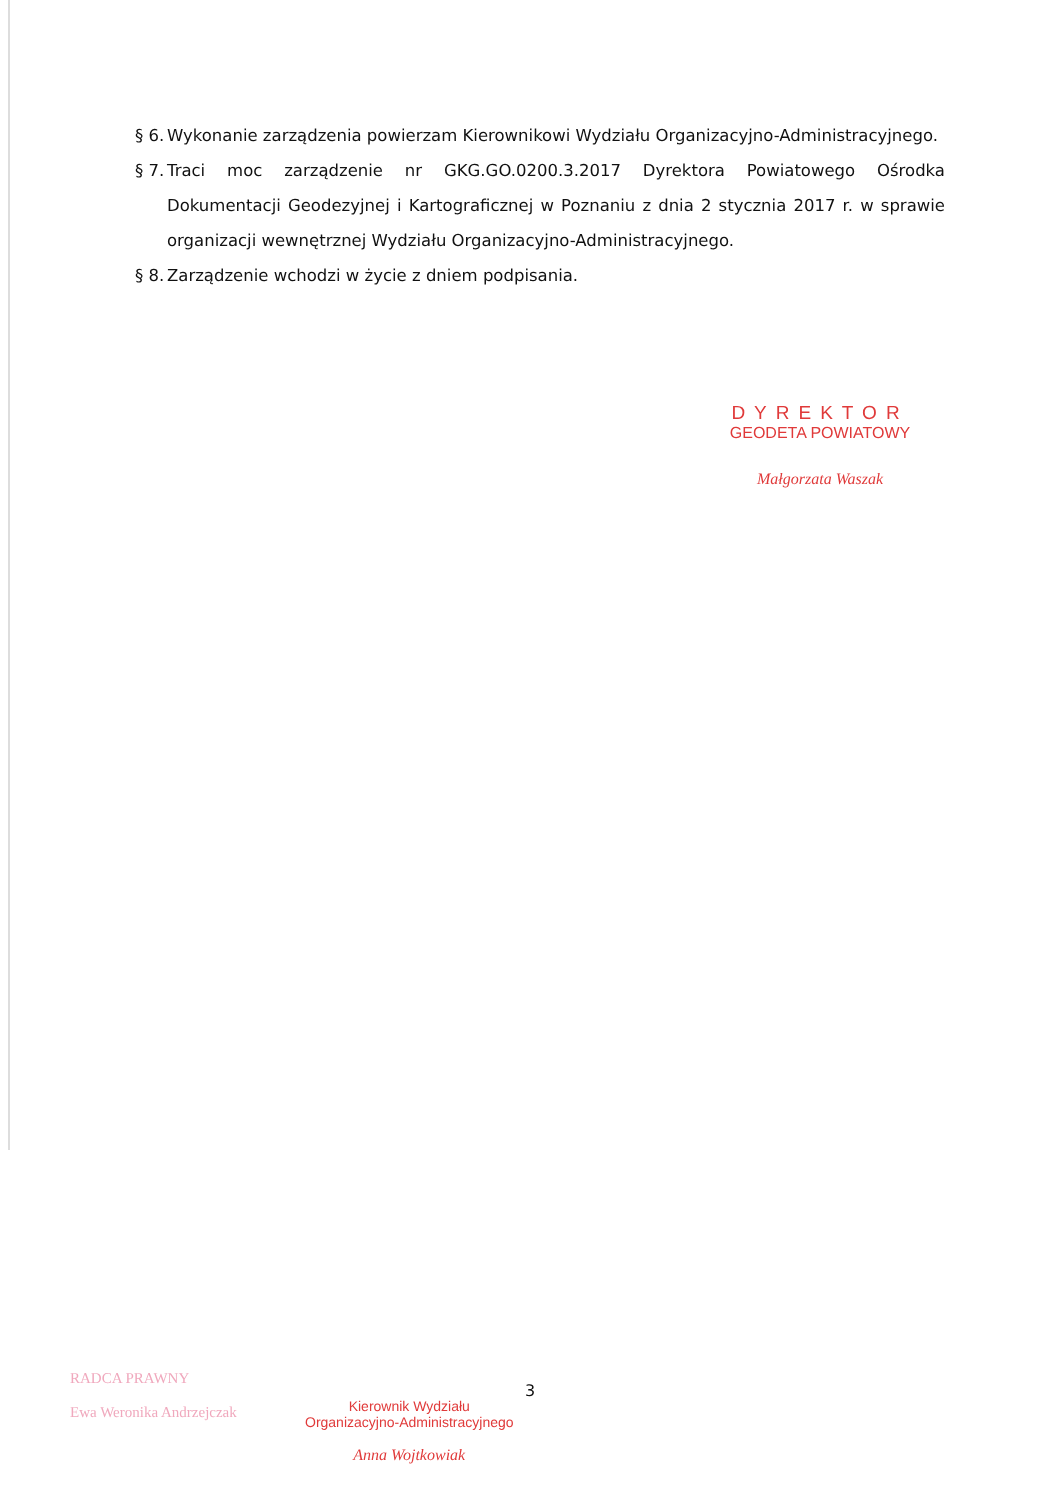§ 6. Wykonanie zarządzenia powierzam Kierownikowi Wydziału Organizacyjno-Administracyjnego.
§ 7. Traci moc zarządzenie nr GKG.GO.0200.3.2017 Dyrektora Powiatowego Ośrodka Dokumentacji Geodezyjnej i Kartograficznej w Poznaniu z dnia 2 stycznia 2017 r. w sprawie organizacji wewnętrznej Wydziału Organizacyjno-Administracyjnego.
§ 8. Zarządzenie wchodzi w życie z dniem podpisania.
DYREKTOR
GEODETA POWIATOWY
Małgorzata Waszak
RADCA PRAWNY
Ewa Weronika Andrzejczak
3
Kierownik Wydziału
Organizacyjno-Administracyjnego
Anna Wojtkowiak